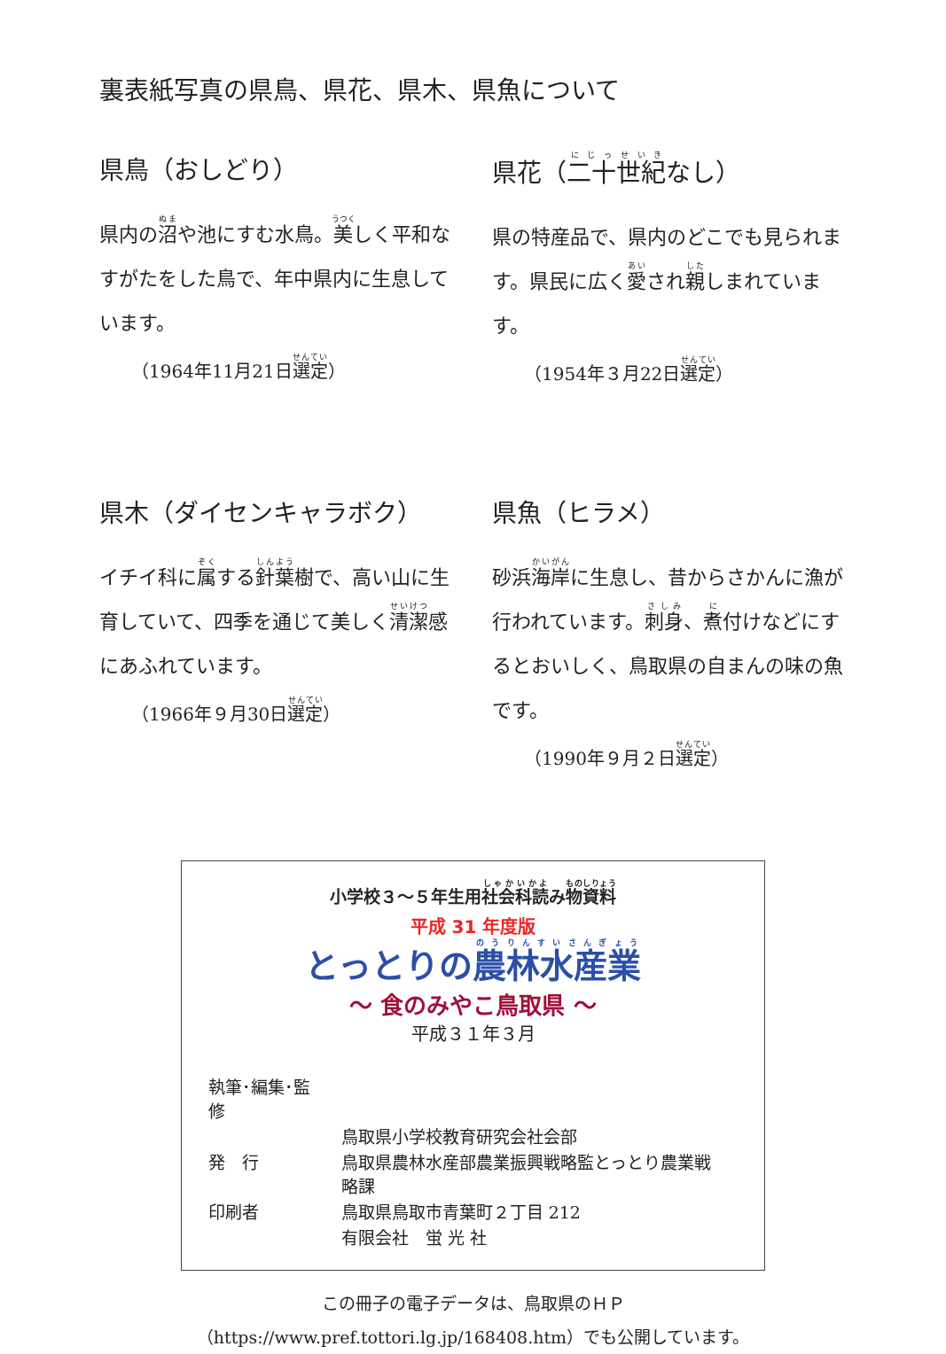裏表紙写真の県鳥、県花、県木、県魚について
県鳥（おしどり）
県内の沼や池にすむ水鳥。美しく平和なすがたをした鳥で、年中県内に生息しています。
（1964年11月21日選定）
県花（二十世紀なし）
県の特産品で、県内のどこでも見られます。県民に広く愛され親しまれています。
（1954年３月22日選定）
県木（ダイセンキャラボク）
イチイ科に属する針葉樹で、高い山に生育していて、四季を通じて美しく清潔感にあふれています。
（1966年９月30日選定）
県魚（ヒラメ）
砂浜海岸に生息し、昔からさかんに漁が行われています。刺身、煮付けなどにするとおいしく、鳥取県の自まんの味の魚です。
（1990年９月２日選定）
小学校３～５年生用社会科読み物資料
平成 31 年度版
とっとりの農林水産業
～ 食のみやこ鳥取県 ～
平成３１年３月
| 執筆･編集･監修 | |
| | 鳥取県小学校教育研究会社会部 |
| 発 行 | 鳥取県農林水産部農業振興戦略監とっとり農業戦略課 |
| 印刷者 | 鳥取県鳥取市青葉町２丁目 212 |
| | 有限会社 蛍 光 社 |
この冊子の電子データは、鳥取県のＨＰ
（https://www.pref.tottori.lg.jp/168408.htm）でも公開しています。